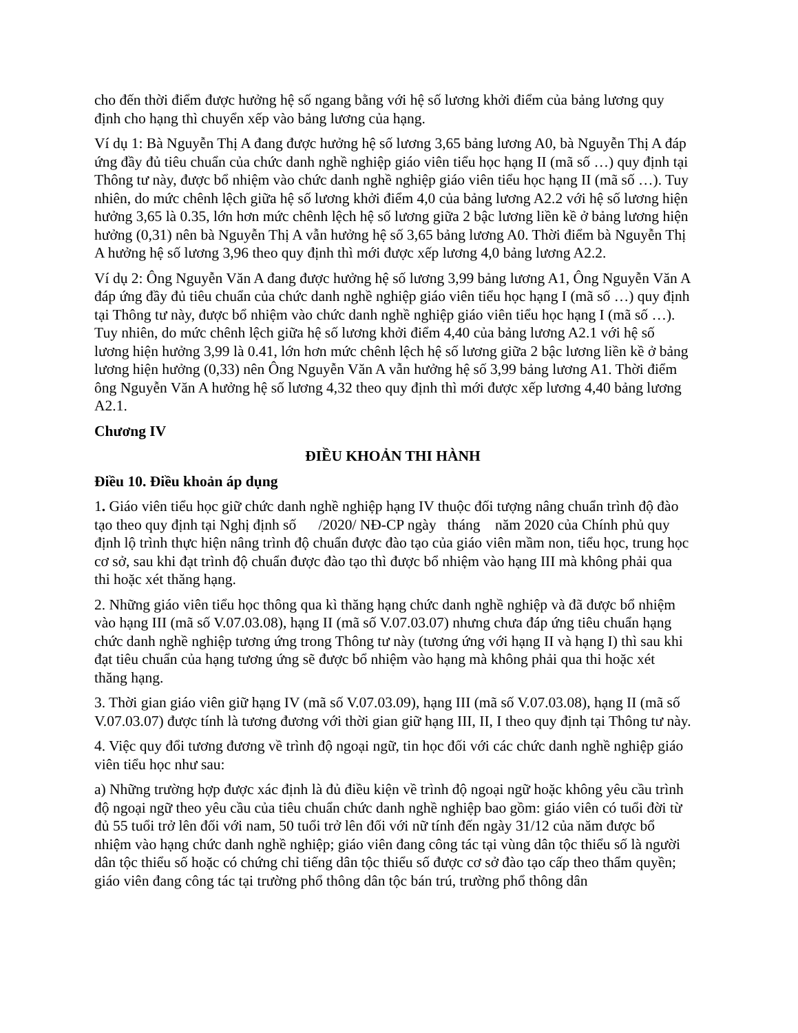cho đến thời điểm được hưởng hệ số ngang bằng với hệ số lương khởi điểm của bảng lương quy định cho hạng thì chuyển xếp vào bảng lương của hạng.
Ví dụ 1: Bà Nguyễn Thị A đang được hưởng hệ số lương 3,65 bảng lương A0, bà Nguyễn Thị A đáp ứng đầy đủ tiêu chuẩn của chức danh nghề nghiệp giáo viên tiểu học hạng II (mã số …) quy định tại Thông tư này, được bổ nhiệm vào chức danh nghề nghiệp giáo viên tiểu học hạng II (mã số …). Tuy nhiên, do mức chênh lệch giữa hệ số lương khởi điểm 4,0 của bảng lương A2.2 với hệ số lương hiện hưởng 3,65 là 0.35, lớn hơn mức chênh lệch hệ số lương giữa 2 bậc lương liền kề ở bảng lương hiện hưởng (0,31) nên bà Nguyễn Thị A vẫn hưởng hệ số 3,65 bảng lương A0. Thời điểm bà Nguyễn Thị A hưởng hệ số lương 3,96 theo quy định thì mới được xếp lương 4,0 bảng lương A2.2.
Ví dụ 2: Ông Nguyễn Văn A đang được hưởng hệ số lương 3,99 bảng lương A1, Ông Nguyễn Văn A đáp ứng đầy đủ tiêu chuẩn của chức danh nghề nghiệp giáo viên tiểu học hạng I (mã số …) quy định tại Thông tư này, được bổ nhiệm vào chức danh nghề nghiệp giáo viên tiểu học hạng I (mã số …). Tuy nhiên, do mức chênh lệch giữa hệ số lương khởi điểm 4,40 của bảng lương A2.1 với hệ số lương hiện hưởng 3,99 là 0.41, lớn hơn mức chênh lệch hệ số lương giữa 2 bậc lương liền kề ở bảng lương hiện hưởng (0,33) nên Ông Nguyễn Văn A vẫn hưởng hệ số 3,99 bảng lương A1. Thời điểm ông Nguyễn Văn A hưởng hệ số lương 4,32 theo quy định thì mới được xếp lương 4,40 bảng lương A2.1.
Chương IV
ĐIỀU KHOẢN THI HÀNH
Điều 10. Điều khoản áp dụng
1. Giáo viên tiểu học giữ chức danh nghề nghiệp hạng IV thuộc đối tượng nâng chuẩn trình độ đào tạo theo quy định tại Nghị định số /2020/ NĐ-CP ngày tháng năm 2020 của Chính phủ quy định lộ trình thực hiện nâng trình độ chuẩn được đào tạo của giáo viên mầm non, tiểu học, trung học cơ sở, sau khi đạt trình độ chuẩn được đào tạo thì được bổ nhiệm vào hạng III mà không phải qua thi hoặc xét thăng hạng.
2. Những giáo viên tiểu học thông qua kì thăng hạng chức danh nghề nghiệp và đã được bổ nhiệm vào hạng III (mã số V.07.03.08), hạng II (mã số V.07.03.07) nhưng chưa đáp ứng tiêu chuẩn hạng chức danh nghề nghiệp tương ứng trong Thông tư này (tương ứng với hạng II và hạng I) thì sau khi đạt tiêu chuẩn của hạng tương ứng sẽ được bổ nhiệm vào hạng mà không phải qua thi hoặc xét thăng hạng.
3. Thời gian giáo viên giữ hạng IV (mã số V.07.03.09), hạng III (mã số V.07.03.08), hạng II (mã số V.07.03.07) được tính là tương đương với thời gian giữ hạng III, II, I theo quy định tại Thông tư này.
4. Việc quy đổi tương đương về trình độ ngoại ngữ, tin học đối với các chức danh nghề nghiệp giáo viên tiểu học như sau:
a) Những trường hợp được xác định là đủ điều kiện về trình độ ngoại ngữ hoặc không yêu cầu trình độ ngoại ngữ theo yêu cầu của tiêu chuẩn chức danh nghề nghiệp bao gồm: giáo viên có tuổi đời từ đủ 55 tuổi trở lên đối với nam, 50 tuổi trở lên đối với nữ tính đến ngày 31/12 của năm được bổ nhiệm vào hạng chức danh nghề nghiệp; giáo viên đang công tác tại vùng dân tộc thiểu số là người dân tộc thiểu số hoặc có chứng chỉ tiếng dân tộc thiểu số được cơ sở đào tạo cấp theo thẩm quyền; giáo viên đang công tác tại trường phổ thông dân tộc bán trú, trường phổ thông dân